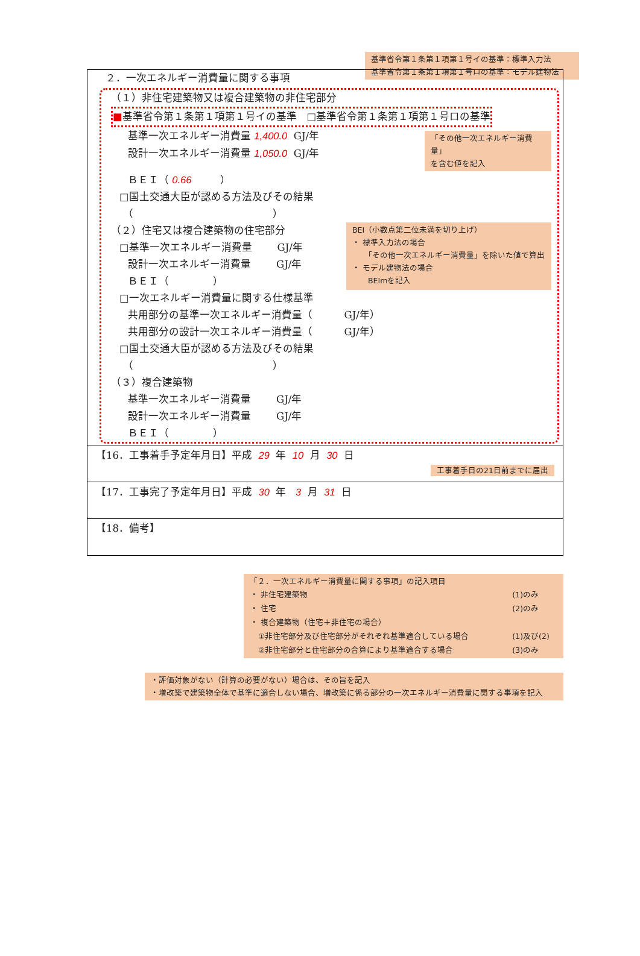基準省令第１条第１項第１号イの基準：標準入力法
基準省令第１条第１項第１号ロの基準：モデル建物法
２．一次エネルギー消費量に関する事項
（１）非住宅建築物又は複合建築物の非住宅部分
■基準省令第１条第１項第１号イの基準　□基準省令第１条第１項第１号ロの基準
基準一次エネルギー消費量 1,400.0 GJ/年
設計一次エネルギー消費量 1,050.0 GJ/年
「その他一次エネルギー消費量」
を含む値を記入
ＢＥＩ（ 0.66 ）
□国土交通大臣が認める方法及びその結果
（ ）
（２）住宅又は複合建築物の住宅部分
□基準一次エネルギー消費量 GJ/年
設計一次エネルギー消費量 GJ/年
ＢＥＩ（ ）
BEI（小数点第二位未満を切り上げ）
・ 標準入力法の場合
　　「その他一次エネルギー消費量」を除いた値で算出
・ モデル建物法の場合
　　BEImを記入
□一次エネルギー消費量に関する仕様基準
共用部分の基準一次エネルギー消費量（ GJ/年）
共用部分の設計一次エネルギー消費量（ GJ/年）
□国土交通大臣が認める方法及びその結果
（ ）
（３）複合建築物
基準一次エネルギー消費量 GJ/年
設計一次エネルギー消費量 GJ/年
ＢＥＩ（ ）
【16．工事着手予定年月日】平成 29 年 10 月 30 日
工事着手日の21日前までに届出
【17．工事完了予定年月日】平成 30 年 3 月 31 日
【18．備考】
「２．一次エネルギー消費量に関する事項」の記入項目
| ・ 非住宅建築物 | (1)のみ |
| ・ 住宅 | (2)のみ |
| ・ 複合建築物（住宅＋非住宅の場合） | |
| ①非住宅部分及び住宅部分がそれぞれ基準適合している場合 | (1)及び(2) |
| ②非住宅部分と住宅部分の合算により基準適合する場合 | (3)のみ |
・評価対象がない（計算の必要がない）場合は、その旨を記入
・増改築で建築物全体で基準に適合しない場合、増改築に係る部分の一次エネルギー消費量に関する事項を記入